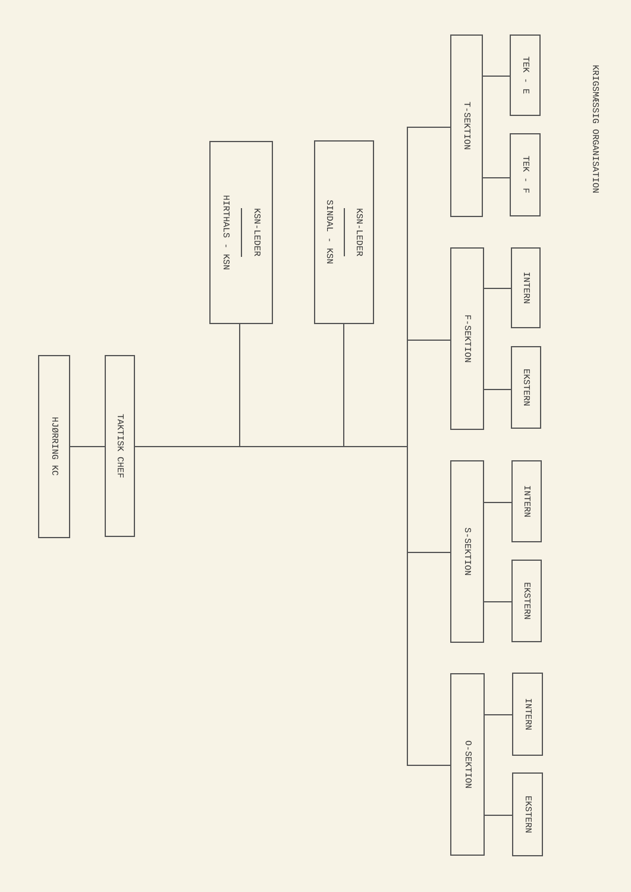KRIGSMÆSSIG ORGANISATION
HJØRRING KC
TAKTISK CHEF
HIRTHALS - KSN
KSN-LEDER
SINDAL - KSN
KSN-LEDER
T-SEKTION
TEK - E
TEK - F
F-SEKTION
INTERN
EKSTERN
S-SEKTION
INTERN
EKSTERN
O-SEKTION
INTERN
EKSTERN